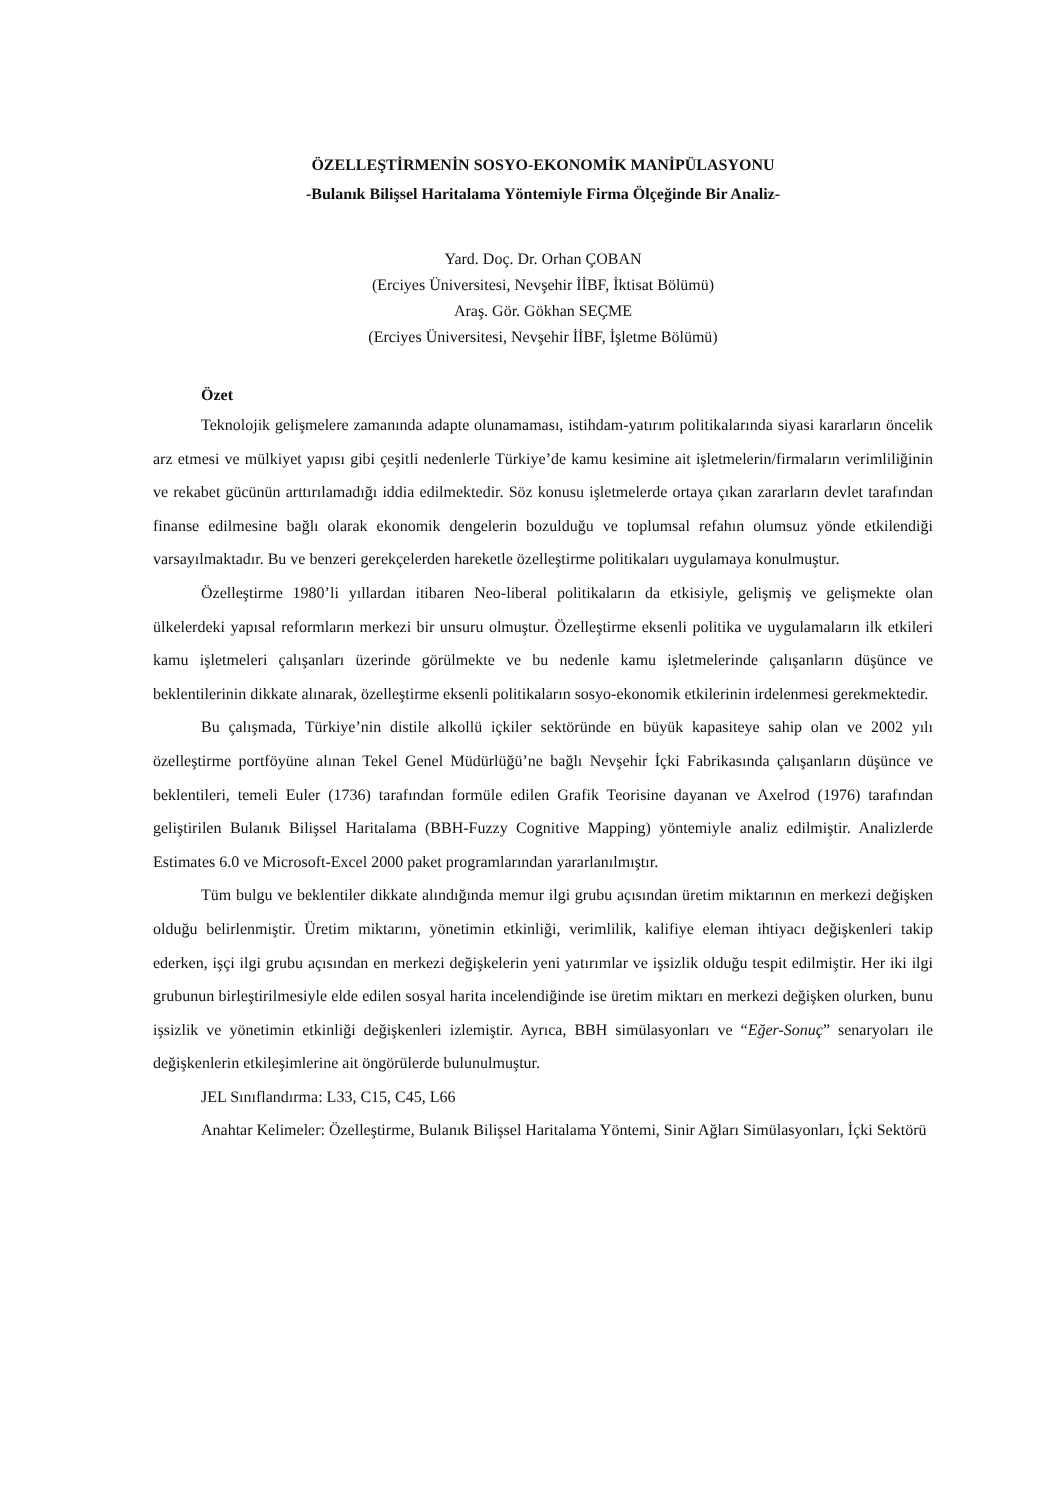ÖZELLEŞTİRMENİN SOSYO-EKONOMİK MANİPÜLASYONU
-Bulanık Bilişsel Haritalama Yöntemiyle Firma Ölçeğinde Bir Analiz-
Yard. Doç. Dr. Orhan ÇOBAN
(Erciyes Üniversitesi, Nevşehir İİBF, İktisat Bölümü)
Araş. Gör. Gökhan SEÇME
(Erciyes Üniversitesi, Nevşehir İİBF, İşletme Bölümü)
Özet
Teknolojik gelişmelere zamanında adapte olunamaması, istihdam-yatırım politikalarında siyasi kararların öncelik arz etmesi ve mülkiyet yapısı gibi çeşitli nedenlerle Türkiye’de kamu kesimine ait işletmelerin/firmaların verimliliğinin ve rekabet gücünün arttırılamadığı iddia edilmektedir. Söz konusu işletmelerde ortaya çıkan zararların devlet tarafından finanse edilmesine bağlı olarak ekonomik dengelerin bozulduğu ve toplumsal refahın olumsuz yönde etkilendiği varsayılmaktadır. Bu ve benzeri gerekçelerden hareketle özelleştirme politikaları uygulamaya konulmuştur.
Özelleştirme 1980’li yıllardan itibaren Neo-liberal politikaların da etkisiyle, gelişmiş ve gelişmekte olan ülkelerdeki yapısal reformların merkezi bir unsuru olmuştur. Özelleştirme eksenli politika ve uygulamaların ilk etkileri kamu işletmeleri çalışanları üzerinde görülmekte ve bu nedenle kamu işletmelerinde çalışanların düşünce ve beklentilerinin dikkate alınarak, özelleştirme eksenli politikaların sosyo-ekonomik etkilerinin irdelenmesi gerekmektedir.
Bu çalışmada, Türkiye’nin distile alkollü içkiler sektöründe en büyük kapasiteye sahip olan ve 2002 yılı özelleştirme portföyüne alınan Tekel Genel Müdürlüğü’ne bağlı Nevşehir İçki Fabrikasında çalışanların düşünce ve beklentileri, temeli Euler (1736) tarafından formüle edilen Grafik Teorisine dayanan ve Axelrod (1976) tarafından geliştirilen Bulanık Bilişsel Haritalama (BBH-Fuzzy Cognitive Mapping) yöntemiyle analiz edilmiştir. Analizlerde Estimates 6.0 ve Microsoft-Excel 2000 paket programlarından yararlanılmıştır.
Tüm bulgu ve beklentiler dikkate alındığında memur ilgi grubu açısından üretim miktarının en merkezi değişken olduğu belirlenmiştir. Üretim miktarını, yönetimin etkinliği, verimlilik, kalifiye eleman ihtiyacı değişkenleri takip ederken, işçi ilgi grubu açısından en merkezi değişkelerin yeni yatırımlar ve işsizlik olduğu tespit edilmiştir. Her iki ilgi grubunun birleştirilmesiyle elde edilen sosyal harita incelendiğinde ise üretim miktarı en merkezi değişken olurken, bunu işsizlik ve yönetimin etkinliği değişkenleri izlemiştir. Ayrıca, BBH simülasyonları ve “Eğer-Sonuç” senaryoları ile değişkenlerin etkileşimlerine ait öngörülerde bulunulmuştur.
JEL Sınıflandırma: L33, C15, C45, L66
Anahtar Kelimeler: Özelleştirme, Bulanık Bilişsel Haritalama Yöntemi, Sinir Ağları Simülasyonları, İçki Sektörü